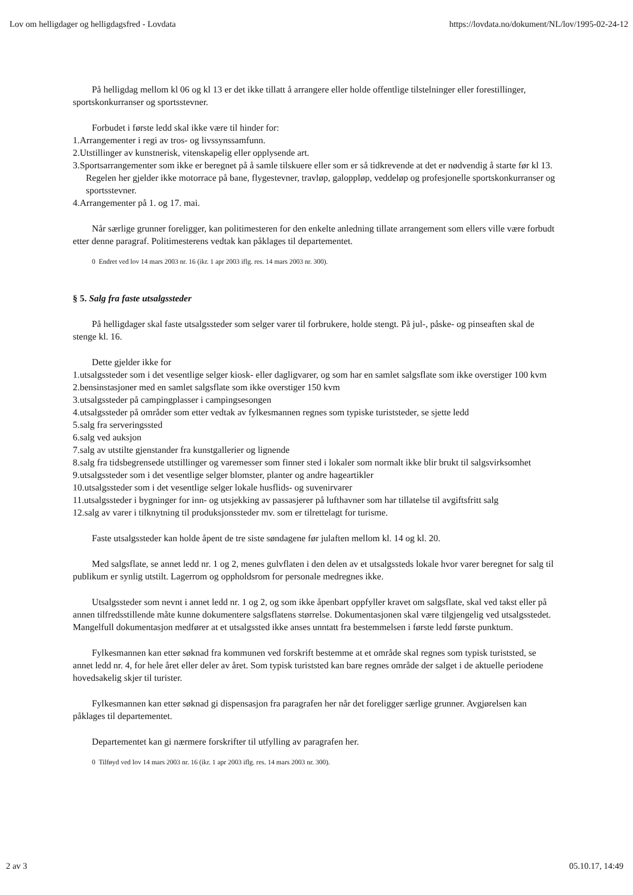Lov om helligdager og helligdagsfred - Lovdata https://lovdata.no/dokument/NL/lov/1995-02-24-12
På helligdag mellom kl 06 og kl 13 er det ikke tillatt å arrangere eller holde offentlige tilstelninger eller forestillinger, sportskonkurranser og sportsstevner.
Forbudet i første ledd skal ikke være til hinder for:
1.Arrangementer i regi av tros- og livssynssamfunn.
2.Utstillinger av kunstnerisk, vitenskapelig eller opplysende art.
3.Sportsarrangementer som ikke er beregnet på å samle tilskuere eller som er så tidkrevende at det er nødvendig å starte før kl 13. Regelen her gjelder ikke motorrace på bane, flygestevner, travløp, galoppløp, veddeløp og profesjonelle sportskonkurranser og sportsstevner.
4.Arrangementer på 1. og 17. mai.
Når særlige grunner foreligger, kan politimesteren for den enkelte anledning tillate arrangement som ellers ville være forbudt etter denne paragraf. Politimesterens vedtak kan påklages til departementet.
0 Endret ved lov 14 mars 2003 nr. 16 (ikr. 1 apr 2003 iflg. res. 14 mars 2003 nr. 300).
§ 5. Salg fra faste utsalgssteder
På helligdager skal faste utsalgssteder som selger varer til forbrukere, holde stengt. På jul-, påske- og pinseaften skal de stenge kl. 16.
Dette gjelder ikke for
1.utsalgssteder som i det vesentlige selger kiosk- eller dagligvarer, og som har en samlet salgsflate som ikke overstiger 100 kvm
2.bensinstasjoner med en samlet salgsflate som ikke overstiger 150 kvm
3.utsalgssteder på campingplasser i campingsesongen
4.utsalgssteder på områder som etter vedtak av fylkesmannen regnes som typiske turiststeder, se sjette ledd
5.salg fra serveringssted
6.salg ved auksjon
7.salg av utstilte gjenstander fra kunstgallerier og lignende
8.salg fra tidsbegrensede utstillinger og varemesser som finner sted i lokaler som normalt ikke blir brukt til salgsvirksomhet
9.utsalgssteder som i det vesentlige selger blomster, planter og andre hageartikler
10.utsalgssteder som i det vesentlige selger lokale husflids- og suvenirvarer
11.utsalgssteder i bygninger for inn- og utsjekking av passasjerer på lufthavner som har tillatelse til avgiftsfritt salg
12.salg av varer i tilknytning til produksjonssteder mv. som er tilrettelagt for turisme.
Faste utsalgssteder kan holde åpent de tre siste søndagene før julaften mellom kl. 14 og kl. 20.
Med salgsflate, se annet ledd nr. 1 og 2, menes gulvflaten i den delen av et utsalgssteds lokale hvor varer beregnet for salg til publikum er synlig utstilt. Lagerrom og oppholdsrom for personale medregnes ikke.
Utsalgssteder som nevnt i annet ledd nr. 1 og 2, og som ikke åpenbart oppfyller kravet om salgsflate, skal ved takst eller på annen tilfredsstillende måte kunne dokumentere salgsflatens størrelse. Dokumentasjonen skal være tilgjengelig ved utsalgsstedet. Mangelfull dokumentasjon medfører at et utsalgssted ikke anses unntatt fra bestemmelsen i første ledd første punktum.
Fylkesmannen kan etter søknad fra kommunen ved forskrift bestemme at et område skal regnes som typisk turiststed, se annet ledd nr. 4, for hele året eller deler av året. Som typisk turiststed kan bare regnes område der salget i de aktuelle periodene hovedsakelig skjer til turister.
Fylkesmannen kan etter søknad gi dispensasjon fra paragrafen her når det foreligger særlige grunner. Avgjørelsen kan påklages til departementet.
Departementet kan gi nærmere forskrifter til utfylling av paragrafen her.
0 Tilføyd ved lov 14 mars 2003 nr. 16 (ikr. 1 apr 2003 iflg. res. 14 mars 2003 nr. 300).
2 av 3 05.10.17, 14:49